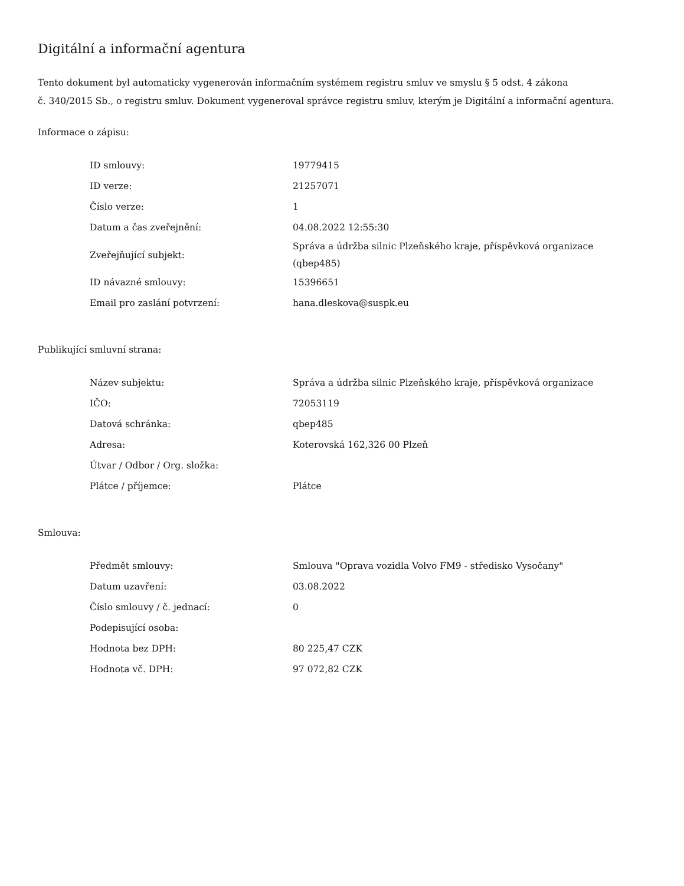Digitální a informační agentura
Tento dokument byl automaticky vygenerován informačním systémem registru smluv ve smyslu § 5 odst. 4 zákona
č. 340/2015 Sb., o registru smluv. Dokument vygeneroval správce registru smluv, kterým je Digitální a informační agentura.
Informace o zápisu:
| ID smlouvy: | 19779415 |
| ID verze: | 21257071 |
| Číslo verze: | 1 |
| Datum a čas zveřejnění: | 04.08.2022 12:55:30 |
| Zveřejňující subjekt: | Správa a údržba silnic Plzeňského kraje, příspěvková organizace (qbep485) |
| ID návazné smlouvy: | 15396651 |
| Email pro zaslání potvrzení: | hana.dleskova@suspk.eu |
Publikující smluvní strana:
| Název subjektu: | Správa a údržba silnic Plzeňského kraje, příspěvková organizace |
| IČO: | 72053119 |
| Datová schránka: | qbep485 |
| Adresa: | Koterovská 162,326 00 Plzeň |
| Útvar / Odbor / Org. složka: | |
| Plátce / příjemce: | Plátce |
Smlouva:
| Předmět smlouvy: | Smlouva "Oprava vozidla Volvo FM9 - středisko Vysočany" |
| Datum uzavření: | 03.08.2022 |
| Číslo smlouvy / č. jednací: | 0 |
| Podepisující osoba: | |
| Hodnota bez DPH: | 80 225,47 CZK |
| Hodnota vč. DPH: | 97 072,82 CZK |